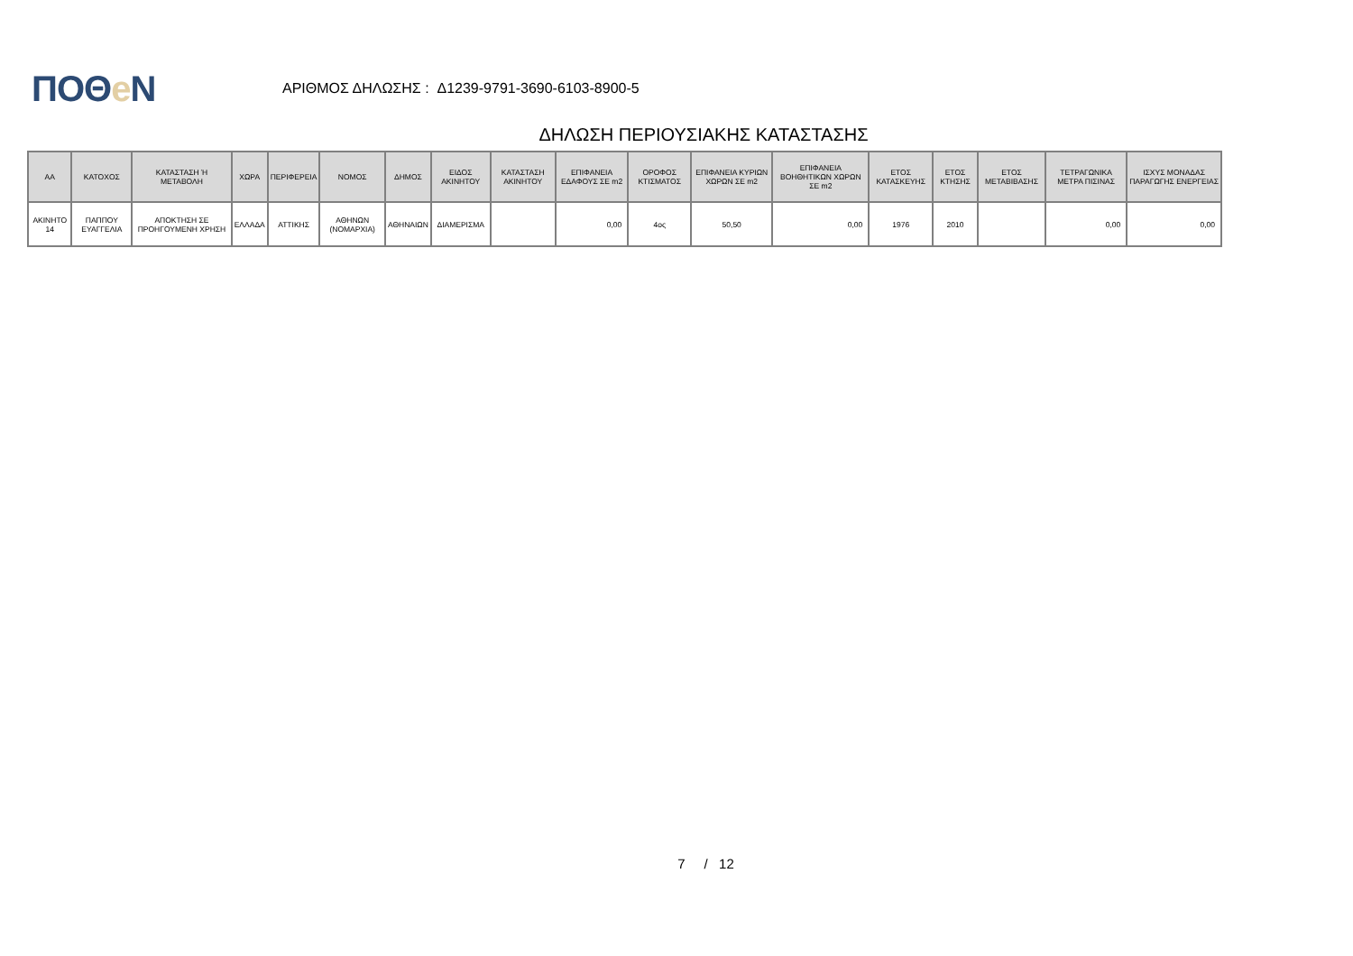ΠΟΘe Ν
ΑΡΙΘΜΟΣ ΔΗΛΩΣΗΣ : Δ1239-9791-3690-6103-8900-5
ΔΗΛΩΣΗ ΠΕΡΙΟΥΣΙΑΚΗΣ ΚΑΤΑΣΤΑΣΗΣ
| ΑΑ | ΚΑΤΟΧΟΣ | ΚΑΤΑΣΤΑΣΗ Ή ΜΕΤΑΒΟΛΗ | ΧΩΡΑ | ΠΕΡΙΦΕΡΕΙΑ | ΝΟΜΟΣ | ΔΗΜΟΣ | ΕΙΔΟΣ ΑΚΙΝΗΤΟΥ | ΚΑΤΑΣΤΑΣΗ ΑΚΙΝΗΤΟΥ | ΕΠΙΦΑΝΕΙΑ ΕΔΑΦΟΥΣ ΣΕ m2 | ΟΡΟΦΟΣ ΚΤΙΣΜΑΤΟΣ | ΕΠΙΦΑΝΕΙΑ ΚΥΡΙΩΝ ΧΩΡΩΝ ΣΕ m2 | ΕΠΙΦΑΝΕΙΑ ΒΟΗΘΗΤΙΚΩΝ ΧΩΡΩΝ ΣΕ m2 | ΕΤΟΣ ΚΑΤΑΣΚΕΥΗΣ | ΕΤΟΣ ΚΤΗΣΗΣ | ΕΤΟΣ ΜΕΤΑΒΙΒΑΣΗΣ | ΤΕΤΡΑΓΩΝΙΚΑ ΜΕΤΡΑ ΠΙΣΙΝΑΣ | ΙΣΧΥΣ ΜΟΝΑΔΑΣ ΠΑΡΑΓΩΓΗΣ ΕΝΕΡΓΕΙΑΣ |
| --- | --- | --- | --- | --- | --- | --- | --- | --- | --- | --- | --- | --- | --- | --- | --- | --- | --- |
| ΑΚΙΝΗΤΟ 14 | ΠΑΠΠΟΥ ΕΥΑΓΓΕΛΙΑ | ΑΠΟΚΤΗΣΗ ΣΕ ΠΡΟΗΓΟΥΜΕΝΗ ΧΡΗΣΗ | ΕΛΛΑΔΑ | ΑΤΤΙΚΗΣ | ΑΘΗΝΩΝ (ΝΟΜΑΡΧΙΑ) | ΑΘΗΝΑΙΩΝ | ΔΙΑΜΕΡΙΣΜΑ | | 0,00 | 4ος | 50,50 | 0,00 | 1976 | 2010 | | 0,00 | 0,00 |
7 / 12